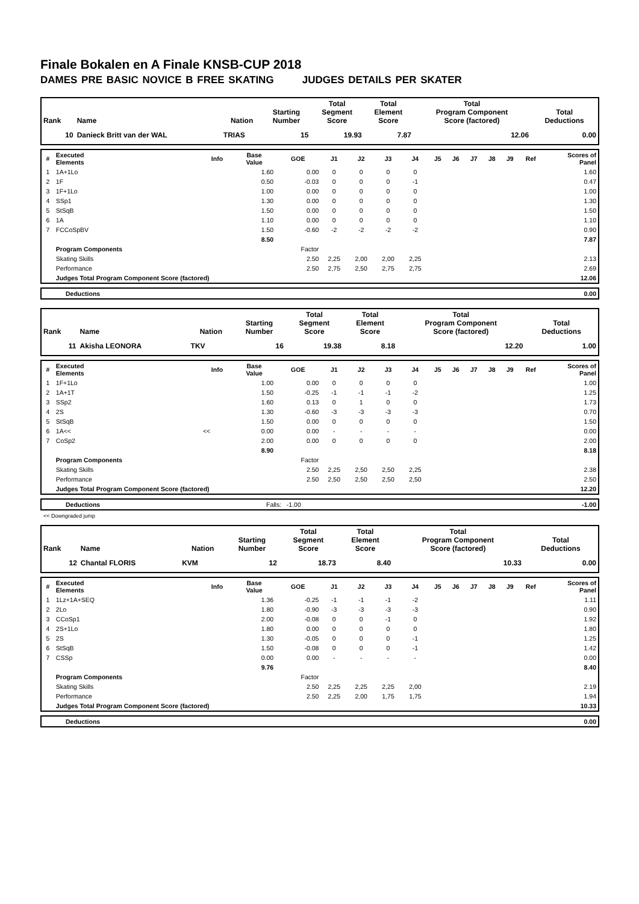Finale Bokalen en A Finale KNSB-CUP 2018
DAMES PRE BASIC NOVICE B FREE SKATING JUDGES DETAILS PER SKATER
| Rank | Name | Nation | Starting Number | Total Segment Score | Total Element Score | Total Program Component Score (factored) | Total Deductions |
| --- | --- | --- | --- | --- | --- | --- | --- |
| 10 | Danieck Britt van der WAL | TRIAS | 15 | 19.93 | 7.87 | 12.06 | 0.00 |
| # | Executed Elements | Info | Base Value | GOE | J1 | J2 | J3 | J4 | J5 | J6 | J7 | J8 | J9 | Ref | Scores of Panel |
| --- | --- | --- | --- | --- | --- | --- | --- | --- | --- | --- | --- | --- | --- | --- | --- |
| 1 | 1A+1Lo | | 1.60 | 0.00 | 0 | 0 | 0 | 0 | | | | | | | 1.60 |
| 2 | 1F | | 0.50 | -0.03 | 0 | 0 | 0 | -1 | | | | | | | 0.47 |
| 3 | 1F+1Lo | | 1.00 | 0.00 | 0 | 0 | 0 | 0 | | | | | | | 1.00 |
| 4 | SSp1 | | 1.30 | 0.00 | 0 | 0 | 0 | 0 | | | | | | | 1.30 |
| 5 | StSqB | | 1.50 | 0.00 | 0 | 0 | 0 | 0 | | | | | | | 1.50 |
| 6 | 1A | | 1.10 | 0.00 | 0 | 0 | 0 | 0 | | | | | | | 1.10 |
| 7 | FCCoSpBV | | 1.50 | -0.60 | -2 | -2 | -2 | -2 | | | | | | | 0.90 |
| | | | 8.50 | | | | | | | | | | | | 7.87 |
| | Program Components | | | Factor | | | | | | | | | | | |
| | Skating Skills | | | 2.50 | 2,25 | 2,00 | 2,00 | 2,25 | | | | | | | 2.13 |
| | Performance | | | 2.50 | 2,75 | 2,50 | 2,75 | 2,75 | | | | | | | 2.69 |
| | Judges Total Program Component Score (factored) | | | | | | | | | | | | | | 12.06 |
| Deductions | 0.00 |
| Rank | Name | Nation | Starting Number | Total Segment Score | Total Element Score | Total Program Component Score (factored) | Total Deductions |
| --- | --- | --- | --- | --- | --- | --- | --- |
| 11 | Akisha LEONORA | TKV | 16 | 19.38 | 8.18 | 12.20 | 1.00 |
| # | Executed Elements | Info | Base Value | GOE | J1 | J2 | J3 | J4 | J5 | J6 | J7 | J8 | J9 | Ref | Scores of Panel |
| --- | --- | --- | --- | --- | --- | --- | --- | --- | --- | --- | --- | --- | --- | --- | --- |
| 1 | 1F+1Lo | | 1.00 | 0.00 | 0 | 0 | 0 | 0 | | | | | | | 1.00 |
| 2 | 1A+1T | | 1.50 | -0.25 | -1 | -1 | -1 | -2 | | | | | | | 1.25 |
| 3 | SSp2 | | 1.60 | 0.13 | 0 | 1 | 0 | 0 | | | | | | | 1.73 |
| 4 | 2S | | 1.30 | -0.60 | -3 | -3 | -3 | -3 | | | | | | | 0.70 |
| 5 | StSqB | | 1.50 | 0.00 | 0 | 0 | 0 | 0 | | | | | | | 1.50 |
| 6 | 1A<< | << | 0.00 | 0.00 | - | - | - | - | | | | | | | 0.00 |
| 7 | CoSp2 | | 2.00 | 0.00 | 0 | 0 | 0 | 0 | | | | | | | 2.00 |
| | | | 8.90 | | | | | | | | | | | | 8.18 |
| | Program Components | | | Factor | | | | | | | | | | | |
| | Skating Skills | | | 2.50 | 2,25 | 2,50 | 2,50 | 2,25 | | | | | | | 2.38 |
| | Performance | | | 2.50 | 2,50 | 2,50 | 2,50 | 2,50 | | | | | | | 2.50 |
| | Judges Total Program Component Score (factored) | | | | | | | | | | | | | | 12.20 |
| Deductions | Falls: -1.00 | -1.00 |
<< Downgraded jump
| Rank | Name | Nation | Starting Number | Total Segment Score | Total Element Score | Total Program Component Score (factored) | Total Deductions |
| --- | --- | --- | --- | --- | --- | --- | --- |
| 12 | Chantal FLORIS | KVM | 12 | 18.73 | 8.40 | 10.33 | 0.00 |
| # | Executed Elements | Info | Base Value | GOE | J1 | J2 | J3 | J4 | J5 | J6 | J7 | J8 | J9 | Ref | Scores of Panel |
| --- | --- | --- | --- | --- | --- | --- | --- | --- | --- | --- | --- | --- | --- | --- | --- |
| 1 | 1Lz+1A+SEQ | | 1.36 | -0.25 | -1 | -1 | -1 | -2 | | | | | | | 1.11 |
| 2 | 2Lo | | 1.80 | -0.90 | -3 | -3 | -3 | -3 | | | | | | | 0.90 |
| 3 | CCoSp1 | | 2.00 | -0.08 | 0 | 0 | -1 | 0 | | | | | | | 1.92 |
| 4 | 2S+1Lo | | 1.80 | 0.00 | 0 | 0 | 0 | 0 | | | | | | | 1.80 |
| 5 | 2S | | 1.30 | -0.05 | 0 | 0 | 0 | -1 | | | | | | | 1.25 |
| 6 | StSqB | | 1.50 | -0.08 | 0 | 0 | 0 | -1 | | | | | | | 1.42 |
| 7 | CSSp | | 0.00 | 0.00 | - | - | - | - | | | | | | | 0.00 |
| | | | 9.76 | | | | | | | | | | | | 8.40 |
| | Program Components | | | Factor | | | | | | | | | | | |
| | Skating Skills | | | 2.50 | 2,25 | 2,25 | 2,25 | 2,00 | | | | | | | 2.19 |
| | Performance | | | 2.50 | 2,25 | 2,00 | 1,75 | 1,75 | | | | | | | 1.94 |
| | Judges Total Program Component Score (factored) | | | | | | | | | | | | | | 10.33 |
| Deductions | 0.00 |